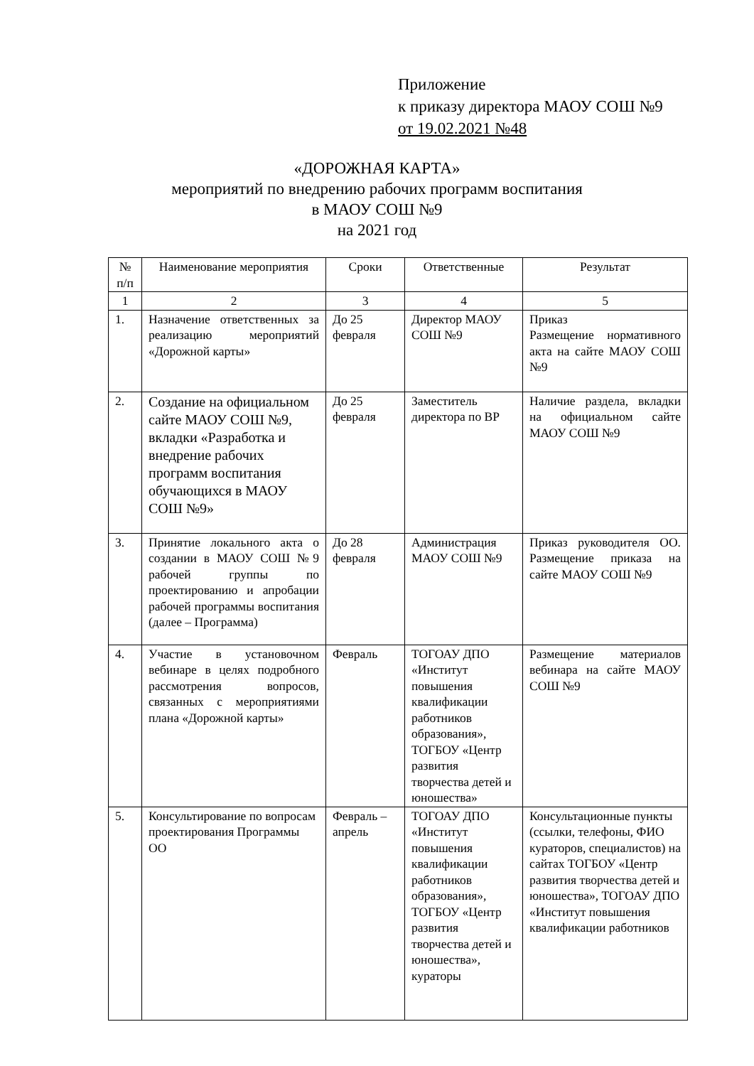Приложение
к приказу директора МАОУ СОШ №9
от 19.02.2021 №48
«ДОРОЖНАЯ КАРТА»
мероприятий по внедрению рабочих программ воспитания
в МАОУ СОШ №9
на 2021 год
| № п/п | Наименование мероприятия | Сроки | Ответственные | Результат |
| --- | --- | --- | --- | --- |
| 1 | 2 | 3 | 4 | 5 |
| 1. | Назначение ответственных за реализацию мероприятий «Дорожной карты» | До 25 февраля | Директор МАОУ СОШ №9 | Приказ Размещение нормативного акта на сайте МАОУ СОШ №9 |
| 2. | Создание на официальном сайте МАОУ СОШ №9, вкладки «Разработка и внедрение рабочих программ воспитания обучающихся в МАОУ СОШ №9» | До 25 февраля | Заместитель директора по ВР | Наличие раздела, вкладки на официальном сайте МАОУ СОШ №9 |
| 3. | Принятие локального акта о создании в МАОУ СОШ №9 рабочей группы по проектированию и апробации рабочей программы воспитания (далее – Программа) | До 28 февраля | Администрация МАОУ СОШ №9 | Приказ руководителя ОО. Размещение приказа на сайте МАОУ СОШ №9 |
| 4. | Участие в установочном вебинаре в целях подробного рассмотрения вопросов, связанных с мероприятиями плана «Дорожной карты» | Февраль | ТОГОАУ ДПО «Институт повышения квалификации работников образования», ТОГБОУ «Центр развития творчества детей и юношества» | Размещение материалов вебинара на сайте МАОУ СОШ №9 |
| 5. | Консультирование по вопросам проектирования Программы ОО | Февраль – апрель | ТОГОАУ ДПО «Институт повышения квалификации работников образования», ТОГБОУ «Центр развития творчества детей и юношества», кураторы | Консультационные пункты (ссылки, телефоны, ФИО кураторов, специалистов) на сайтах ТОГБОУ «Центр развития творчества детей и юношества», ТОГОАУ ДПО «Институт повышения квалификации работников |